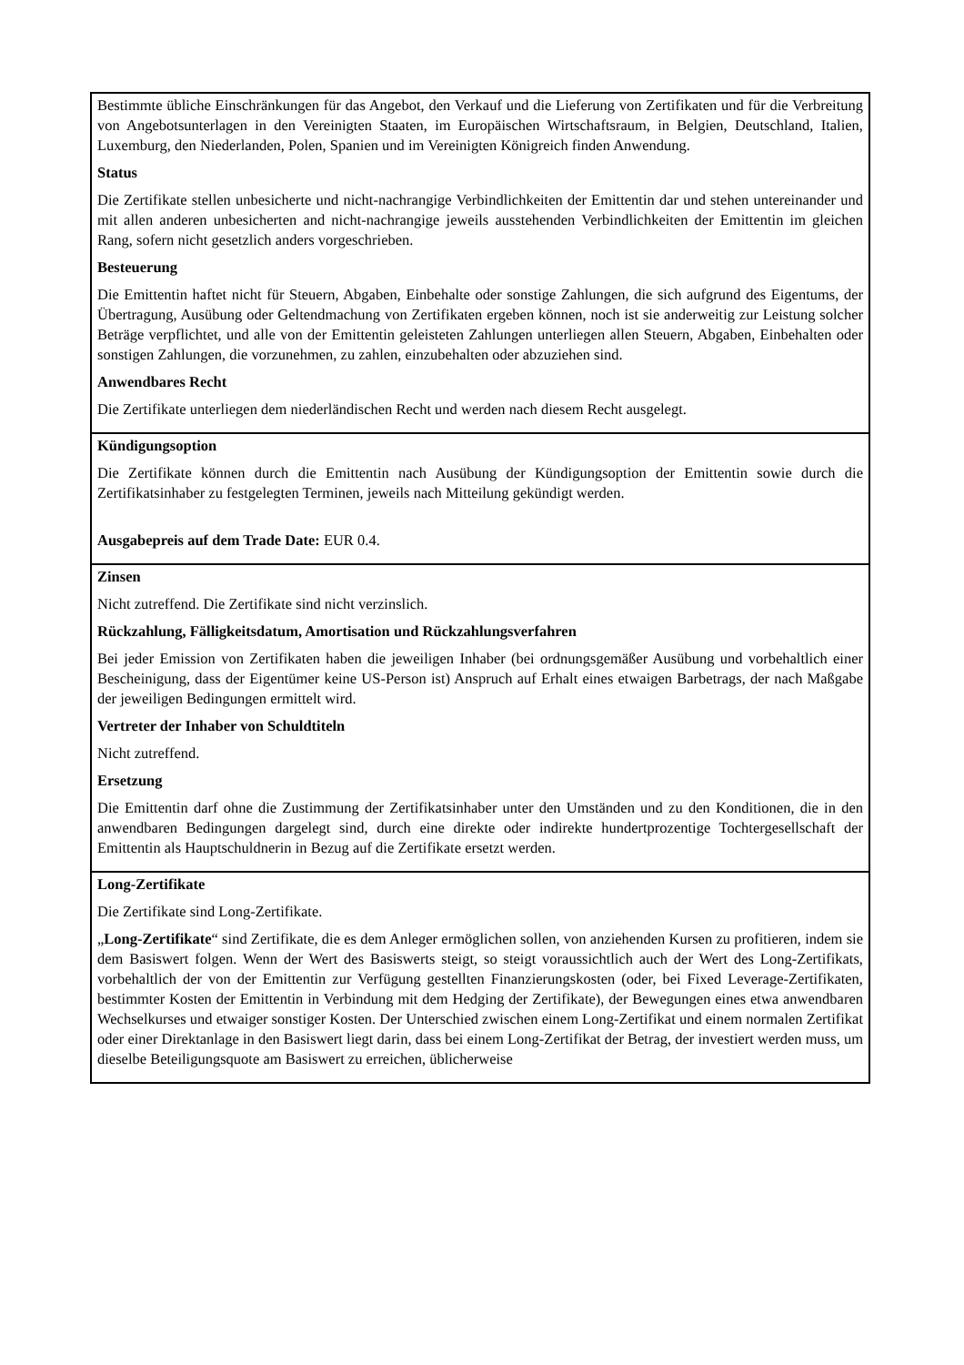Bestimmte übliche Einschränkungen für das Angebot, den Verkauf und die Lieferung von Zertifikaten und für die Verbreitung von Angebotsunterlagen in den Vereinigten Staaten, im Europäischen Wirtschaftsraum, in Belgien, Deutschland, Italien, Luxemburg, den Niederlanden, Polen, Spanien und im Vereinigten Königreich finden Anwendung.
Status
Die Zertifikate stellen unbesicherte und nicht-nachrangige Verbindlichkeiten der Emittentin dar und stehen untereinander und mit allen anderen unbesicherten and nicht-nachrangige jeweils ausstehenden Verbindlichkeiten der Emittentin im gleichen Rang, sofern nicht gesetzlich anders vorgeschrieben.
Besteuerung
Die Emittentin haftet nicht für Steuern, Abgaben, Einbehalte oder sonstige Zahlungen, die sich aufgrund des Eigentums, der Übertragung, Ausübung oder Geltendmachung von Zertifikaten ergeben können, noch ist sie anderweitig zur Leistung solcher Beträge verpflichtet, und alle von der Emittentin geleisteten Zahlungen unterliegen allen Steuern, Abgaben, Einbehalten oder sonstigen Zahlungen, die vorzunehmen, zu zahlen, einzubehalten oder abzuziehen sind.
Anwendbares Recht
Die Zertifikate unterliegen dem niederländischen Recht und werden nach diesem Recht ausgelegt.
Kündigungsoption
Die Zertifikate können durch die Emittentin nach Ausübung der Kündigungsoption der Emittentin sowie durch die Zertifikatsinhaber zu festgelegten Terminen, jeweils nach Mitteilung gekündigt werden.
Ausgabepreis auf dem Trade Date: EUR 0.4.
Zinsen
Nicht zutreffend. Die Zertifikate sind nicht verzinslich.
Rückzahlung, Fälligkeitsdatum, Amortisation und Rückzahlungsverfahren
Bei jeder Emission von Zertifikaten haben die jeweiligen Inhaber (bei ordnungsgemäßer Ausübung und vorbehaltlich einer Bescheinigung, dass der Eigentümer keine US-Person ist) Anspruch auf Erhalt eines etwaigen Barbetrags, der nach Maßgabe der jeweiligen Bedingungen ermittelt wird.
Vertreter der Inhaber von Schuldtiteln
Nicht zutreffend.
Ersetzung
Die Emittentin darf ohne die Zustimmung der Zertifikatsinhaber unter den Umständen und zu den Konditionen, die in den anwendbaren Bedingungen dargelegt sind, durch eine direkte oder indirekte hundertprozentige Tochtergesellschaft der Emittentin als Hauptschuldnerin in Bezug auf die Zertifikate ersetzt werden.
Long-Zertifikate
Die Zertifikate sind Long-Zertifikate.
„Long-Zertifikate“ sind Zertifikate, die es dem Anleger ermöglichen sollen, von anziehenden Kursen zu profitieren, indem sie dem Basiswert folgen. Wenn der Wert des Basiswerts steigt, so steigt voraussichtlich auch der Wert des Long-Zertifikats, vorbehaltlich der von der Emittentin zur Verfügung gestellten Finanzierungskosten (oder, bei Fixed Leverage-Zertifikaten, bestimmter Kosten der Emittentin in Verbindung mit dem Hedging der Zertifikate), der Bewegungen eines etwa anwendbaren Wechselkurses und etwaiger sonstiger Kosten. Der Unterschied zwischen einem Long-Zertifikat und einem normalen Zertifikat oder einer Direktanlage in den Basiswert liegt darin, dass bei einem Long-Zertifikat der Betrag, der investiert werden muss, um dieselbe Beteiligungsquote am Basiswert zu erreichen, üblicherweise